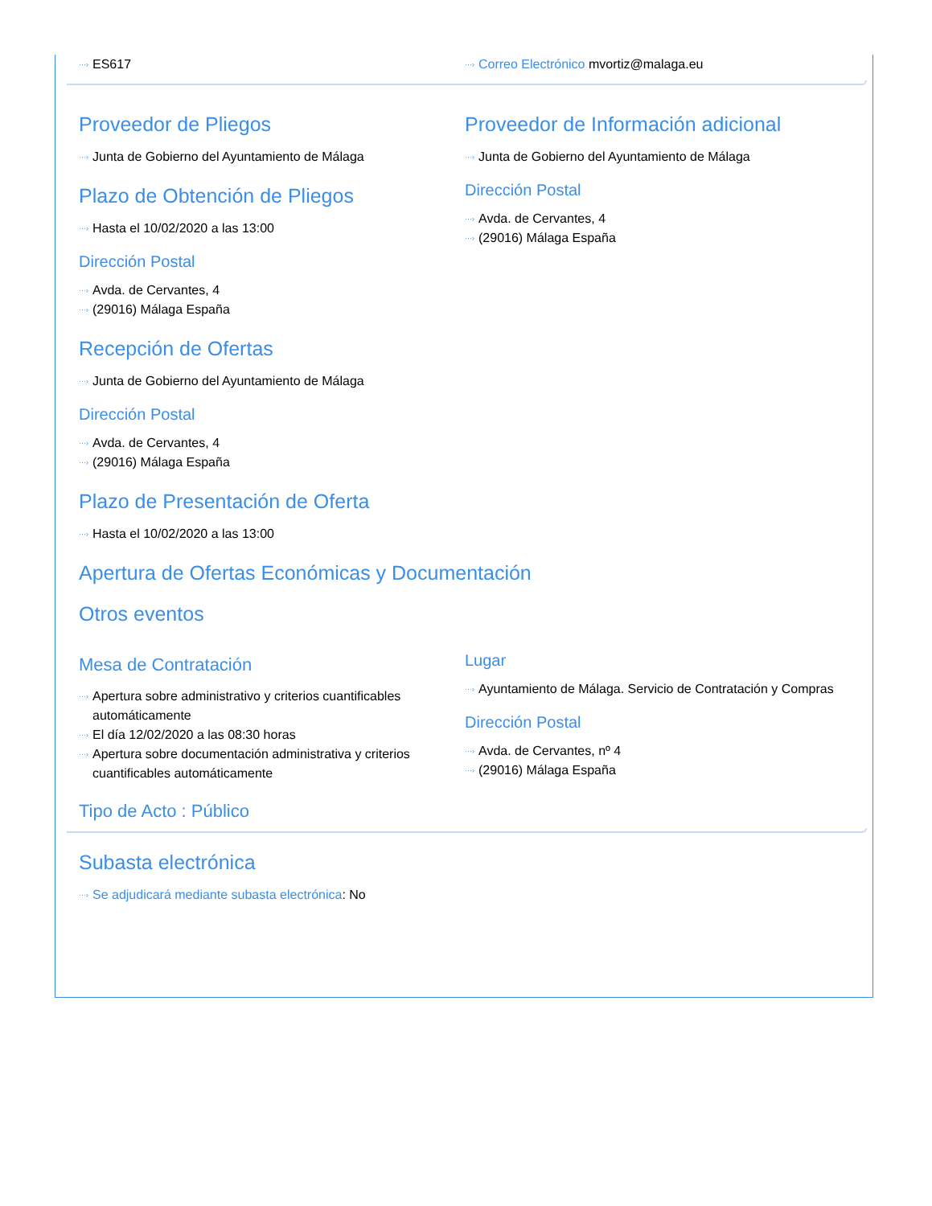ES617 Correo Electrónico mvortiz@malaga.eu
Proveedor de Pliegos
Junta de Gobierno del Ayuntamiento de Málaga
Plazo de Obtención de Pliegos
Hasta el 10/02/2020 a las 13:00
Dirección Postal
Avda. de Cervantes, 4
(29016) Málaga España
Proveedor de Información adicional
Junta de Gobierno del Ayuntamiento de Málaga
Dirección Postal
Avda. de Cervantes, 4
(29016) Málaga España
Recepción de Ofertas
Junta de Gobierno del Ayuntamiento de Málaga
Dirección Postal
Avda. de Cervantes, 4
(29016) Málaga España
Plazo de Presentación de Oferta
Hasta el 10/02/2020 a las 13:00
Apertura de Ofertas Económicas y Documentación
Otros eventos
Mesa de Contratación
Apertura sobre administrativo y criterios cuantificables automáticamente
El día 12/02/2020 a las 08:30 horas
Apertura sobre documentación administrativa y criterios cuantificables automáticamente
Lugar
Ayuntamiento de Málaga. Servicio de Contratación y Compras
Dirección Postal
Avda. de Cervantes, nº 4
(29016) Málaga España
Tipo de Acto : Público
Subasta electrónica
Se adjudicará mediante subasta electrónica: No